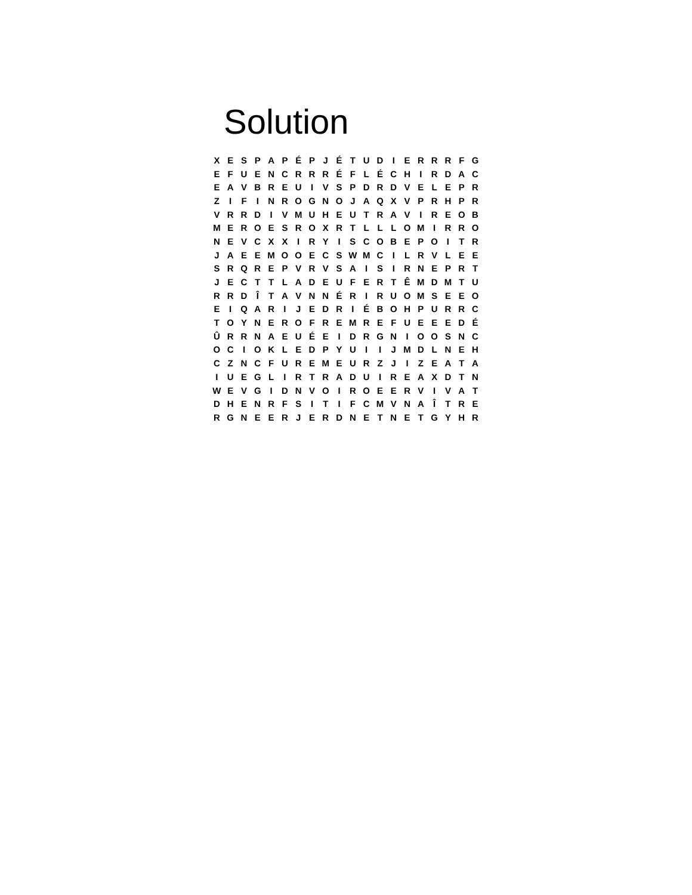Solution
| X | E | S | P | A | P | É | P | J | É | T | U | D | I | E | R | R | R | F | G |
| E | F | U | E | N | C | R | R | R | É | F | L | É | C | H | I | R | D | A | C |
| E | A | V | B | R | E | U | I | V | S | P | D | R | D | V | E | L | E | P | R |
| Z | I | F | I | N | R | O | G | N | O | J | A | Q | X | V | P | R | H | P | R |
| V | R | R | D | I | V | M | U | H | E | U | T | R | A | V | I | R | E | O | B |
| M | E | R | O | E | S | R | O | X | R | T | L | L | L | O | M | I | R | R | O |
| N | E | V | C | X | X | I | R | Y | I | S | C | O | B | E | P | O | I | T | R |
| J | A | E | E | M | O | O | E | C | S | W | M | C | I | L | R | V | L | E | E |
| S | R | Q | R | E | P | V | R | V | S | A | I | S | I | R | N | E | P | R | T |
| J | E | C | T | T | L | A | D | E | U | F | E | R | T | Ê | M | D | M | T | U |
| R | R | D | Î | T | A | V | N | N | É | R | I | R | U | O | M | S | E | E | O |
| E | I | Q | A | R | I | J | E | D | R | I | É | B | O | H | P | U | R | R | C |
| T | O | Y | N | E | R | O | F | R | E | M | R | E | F | U | E | E | E | D | É |
| Û | R | R | N | A | E | U | É | E | I | D | R | G | N | I | O | O | S | N | C |
| O | C | I | O | K | L | E | D | P | Y | U | I | I | J | M | D | L | N | E | H |
| C | Z | N | C | F | U | R | E | M | E | U | R | Z | J | I | Z | E | A | T | A |
| I | U | E | G | L | I | R | T | R | A | D | U | I | R | E | A | X | D | T | N |
| W | E | V | G | I | D | N | V | O | I | R | O | E | E | R | V | I | V | A | T |
| D | H | E | N | R | F | S | I | T | I | F | C | M | V | N | A | Î | T | R | E |
| R | G | N | E | E | R | J | E | R | D | N | E | T | N | E | T | G | Y | H | R |